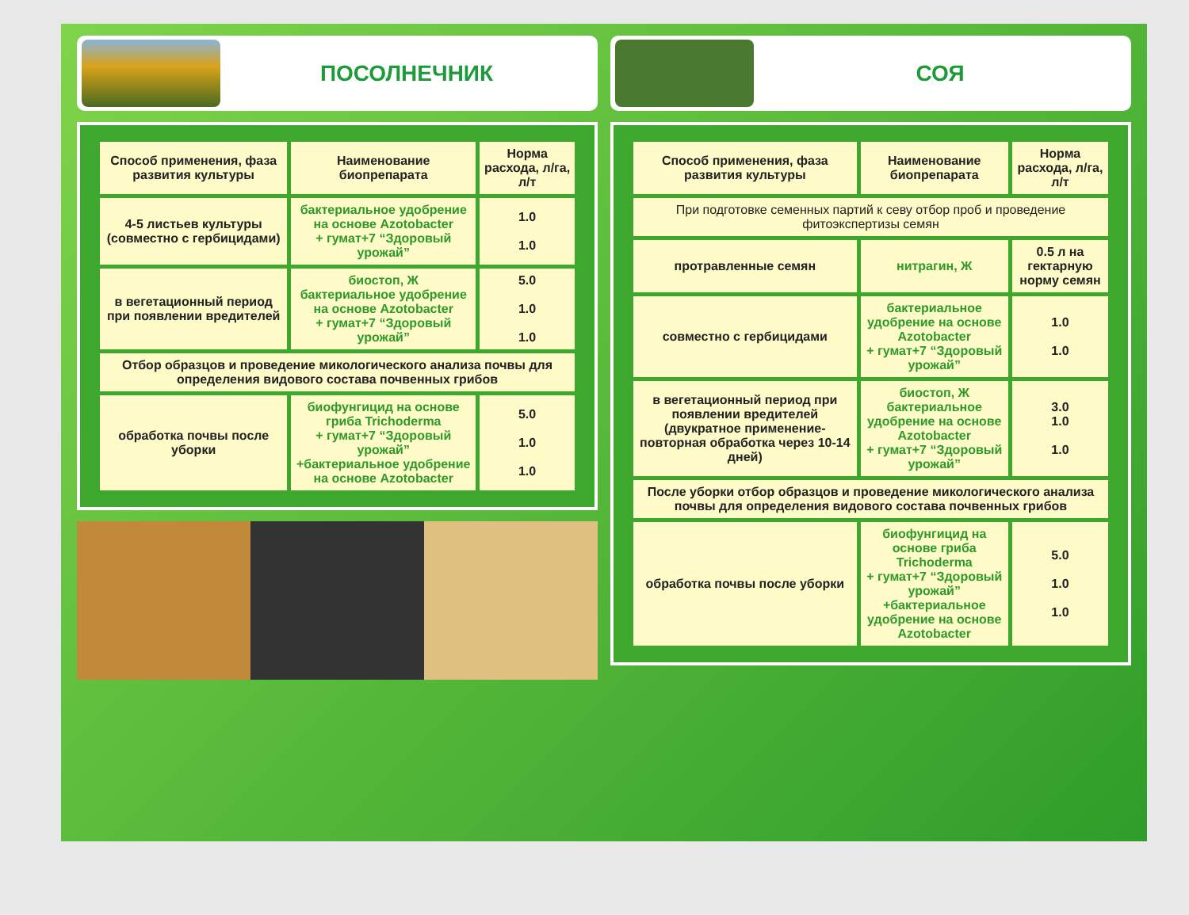ПОСОЛНЕЧНИК
| Способ применения, фаза развития культуры | Наименование биопрепарата | Норма расхода, л/га, л/т |
| --- | --- | --- |
| 4-5 листьев культуры (совместно с гербицидами) | бактериальное удобрение на основе Azotobacter + гумат+7 “Здоровый урожай” | 1.0 1.0 |
| в вегетационный период при появлении вредителей | биостоп, Ж бактериальное удобрение на основе Azotobacter + гумат+7 “Здоровый урожай” | 5.0 1.0 1.0 |
| Отбор образцов и проведение микологического анализа почвы для определения видового состава почвенных грибов | | |
| обработка почвы после уборки | биофунгицид на основе гриба Trichoderma + гумат+7 “Здоровый урожай” +бактериальное удобрение на основе Azotobacter | 5.0 1.0 1.0 |
СОЯ
| Способ применения, фаза развития культуры | Наименование биопрепарата | Норма расхода, л/га, л/т |
| --- | --- | --- |
| При подготовке семенных партий к севу отбор проб и проведение фитоэкспертизы семян | | |
| протравленные семян | нитрагин, Ж | 0.5 л на гектарную норму семян |
| совместно с гербицидами | бактериальное удобрение на основе Azotobacter + гумат+7 “Здоровый урожай” | 1.0 1.0 |
| в вегетационный период при появлении вредителей (двукратное применение- повторная обработка через 10-14 дней) | биостоп, Ж бактериальное удобрение на основе Azotobacter + гумат+7 “Здоровый урожай” | 3.0 1.0 1.0 |
| После уборки отбор образцов и проведение микологического анализа почвы для определения видового состава почвенных грибов | | |
| обработка почвы после уборки | биофунгицид на основе гриба Trichoderma + гумат+7 “Здоровый урожай” +бактериальное удобрение на основе Azotobacter | 5.0 1.0 1.0 |